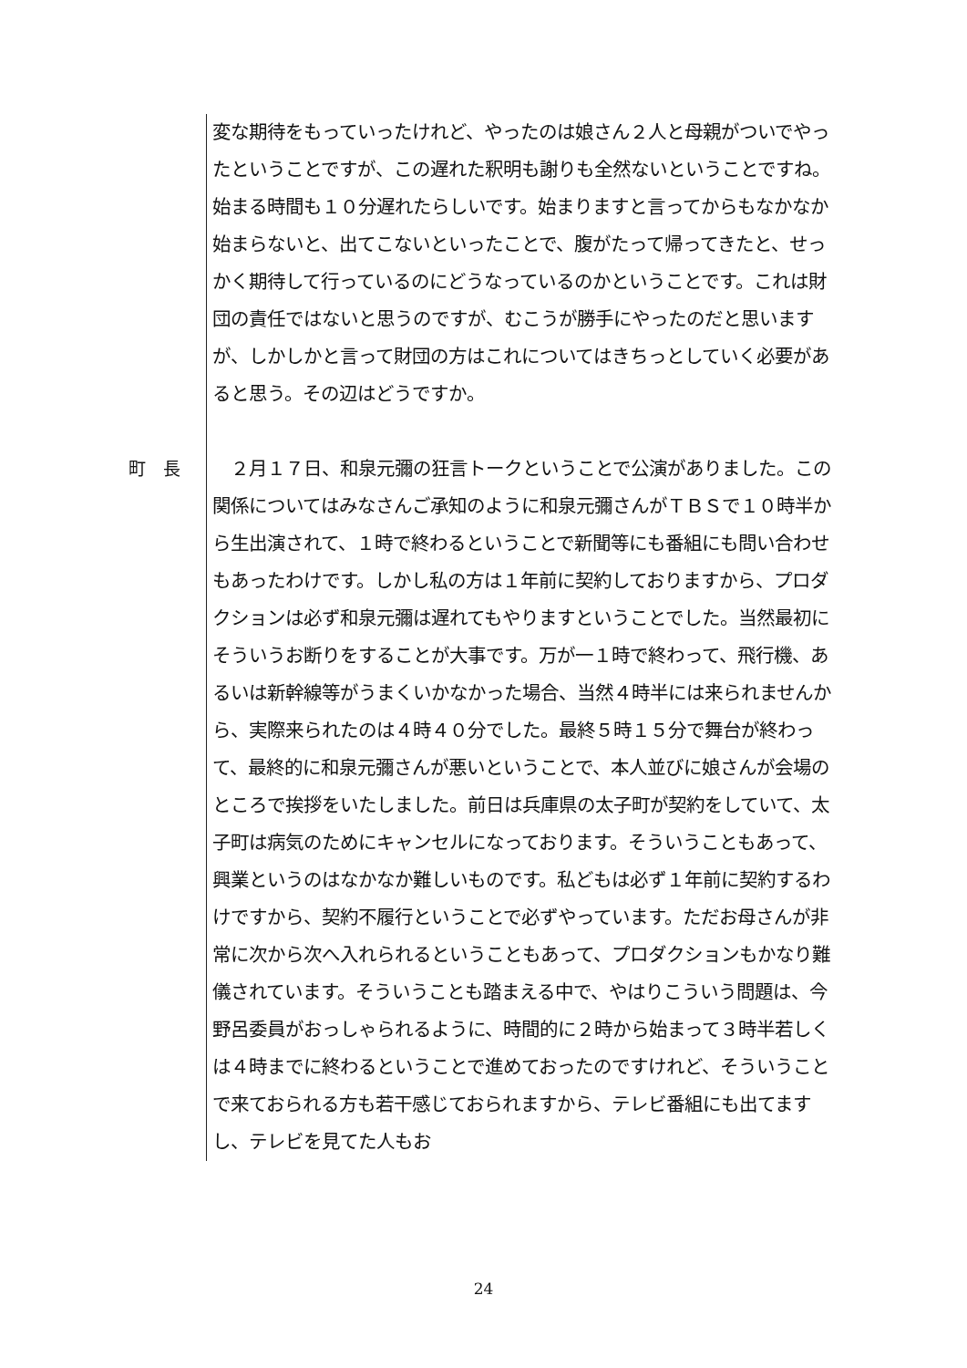変な期待をもっていったけれど、やったのは娘さん２人と母親がついでやったということですが、この遅れた釈明も謝りも全然ないということですね。始まる時間も１０分遅れたらしいです。始まりますと言ってからもなかなか始まらないと、出てこないといったことで、腹がたって帰ってきたと、せっかく期待して行っているのにどうなっているのかということです。これは財団の責任ではないと思うのですが、むこうが勝手にやったのだと思いますが、しかしかと言って財団の方はこれについてはきちっとしていく必要があると思う。その辺はどうですか。
町　長 　２月１７日、和泉元彌の狂言トークということで公演がありました。この関係についてはみなさんご承知のように和泉元彌さんがＴＢＳで１０時半から生出演されて、１時で終わるということで新聞等にも番組にも問い合わせもあったわけです。しかし私の方は１年前に契約しておりますから、プロダクションは必ず和泉元彌は遅れてもやりますということでした。当然最初にそういうお断りをすることが大事です。万が一１時で終わって、飛行機、あるいは新幹線等がうまくいかなかった場合、当然４時半には来られませんから、実際来られたのは４時４０分でした。最終５時１５分で舞台が終わって、最終的に和泉元彌さんが悪いということで、本人並びに娘さんが会場のところで挨拶をいたしました。前日は兵庫県の太子町が契約をしていて、太子町は病気のためにキャンセルになっております。そういうこともあって、興業というのはなかなか難しいものです。私どもは必ず１年前に契約するわけですから、契約不履行ということで必ずやっています。ただお母さんが非常に次から次へ入れられるということもあって、プロダクションもかなり難儀されています。そういうことも踏まえる中で、やはりこういう問題は、今野呂委員がおっしゃられるように、時間的に２時から始まって３時半若しくは４時までに終わるということで進めておったのですけれど、そういうことで来ておられる方も若干感じておられますから、テレビ番組にも出てますし、テレビを見てた人もお
24